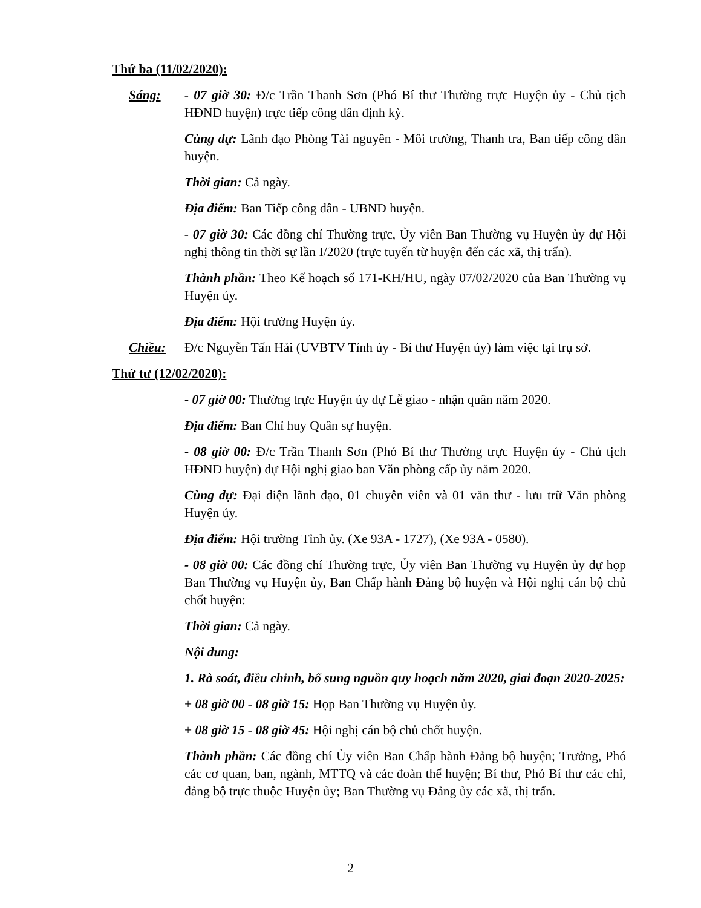Thứ ba (11/02/2020):
Sáng: - 07 giờ 30: Đ/c Trần Thanh Sơn (Phó Bí thư Thường trực Huyện ủy - Chủ tịch HĐND huyện) trực tiếp công dân định kỳ.
Cùng dự: Lãnh đạo Phòng Tài nguyên - Môi trường, Thanh tra, Ban tiếp công dân huyện.
Thời gian: Cả ngày.
Địa điểm: Ban Tiếp công dân - UBND huyện.
- 07 giờ 30: Các đồng chí Thường trực, Ủy viên Ban Thường vụ Huyện ủy dự Hội nghị thông tin thời sự lần I/2020 (trực tuyến từ huyện đến các xã, thị trấn).
Thành phần: Theo Kế hoạch số 171-KH/HU, ngày 07/02/2020 của Ban Thường vụ Huyện ủy.
Địa điểm: Hội trường Huyện ủy.
Chiều: Đ/c Nguyễn Tấn Hải (UVBTV Tỉnh ủy - Bí thư Huyện ủy) làm việc tại trụ sở.
Thứ tư (12/02/2020):
- 07 giờ 00: Thường trực Huyện ủy dự Lễ giao - nhận quân năm 2020.
Địa điểm: Ban Chỉ huy Quân sự huyện.
- 08 giờ 00: Đ/c Trần Thanh Sơn (Phó Bí thư Thường trực Huyện ủy - Chủ tịch HĐND huyện) dự Hội nghị giao ban Văn phòng cấp ủy năm 2020.
Cùng dự: Đại diện lãnh đạo, 01 chuyên viên và 01 văn thư - lưu trữ Văn phòng Huyện ủy.
Địa điểm: Hội trường Tỉnh ủy. (Xe 93A - 1727), (Xe 93A - 0580).
- 08 giờ 00: Các đồng chí Thường trực, Ủy viên Ban Thường vụ Huyện ủy dự họp Ban Thường vụ Huyện ủy, Ban Chấp hành Đảng bộ huyện và Hội nghị cán bộ chủ chốt huyện:
Thời gian: Cả ngày.
Nội dung:
1. Rà soát, điều chỉnh, bổ sung nguồn quy hoạch năm 2020, giai đoạn 2020-2025:
+ 08 giờ 00 - 08 giờ 15: Họp Ban Thường vụ Huyện ủy.
+ 08 giờ 15 - 08 giờ 45: Hội nghị cán bộ chủ chốt huyện.
Thành phần: Các đồng chí Ủy viên Ban Chấp hành Đảng bộ huyện; Trưởng, Phó các cơ quan, ban, ngành, MTTQ và các đoàn thể huyện; Bí thư, Phó Bí thư các chi, đảng bộ trực thuộc Huyện ủy; Ban Thường vụ Đảng ủy các xã, thị trấn.
2